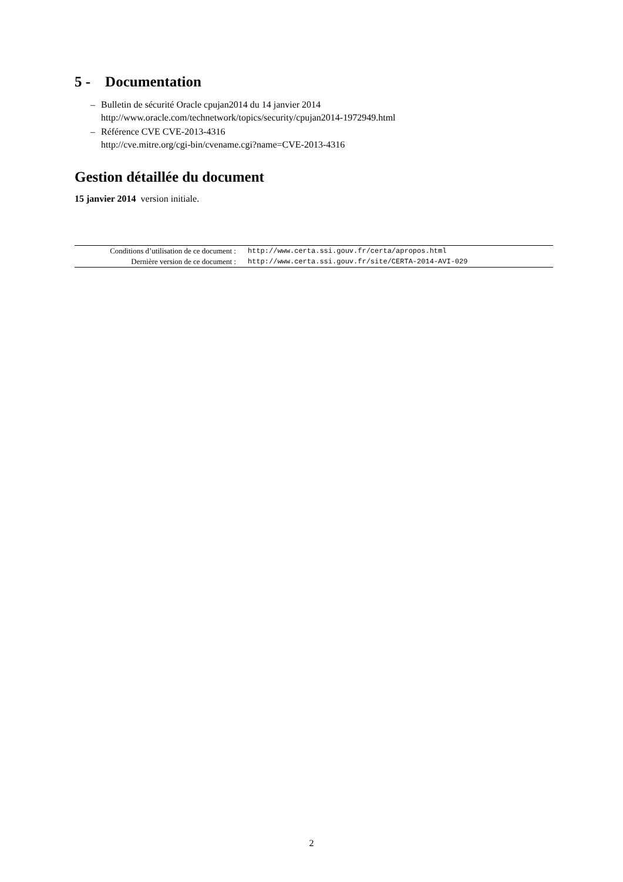5 - Documentation
– Bulletin de sécurité Oracle cpujan2014 du 14 janvier 2014
http://www.oracle.com/technetwork/topics/security/cpujan2014-1972949.html
– Référence CVE CVE-2013-4316
http://cve.mitre.org/cgi-bin/cvename.cgi?name=CVE-2013-4316
Gestion détaillée du document
15 janvier 2014 version initiale.
| Conditions d’utilisation de ce document : | http://www.certa.ssi.gouv.fr/certa/apropos.html |
| Dernière version de ce document : | http://www.certa.ssi.gouv.fr/site/CERTA-2014-AVI-029 |
2